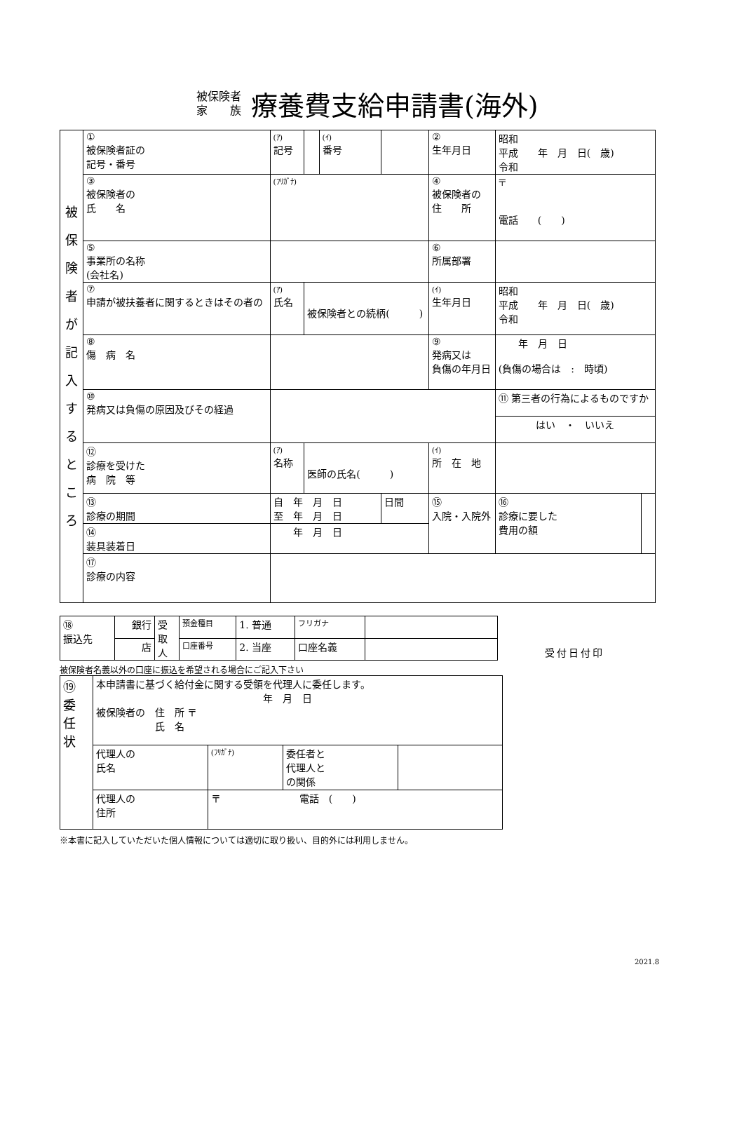被保険者
家　　族
療養費支給申請書(海外)
| 被 保 険 者 が 記 入 す る と こ ろ | ① 被保険者証の 記号・番号 | (ｱ) 記号 | | (ｲ) 番号 | | | ② 生年月日 | 昭和 平成 年 月 日( 歳) 令和 | |
| | ③ 被保険者の 氏 名 | (ﾌﾘｶﾞﾅ) | | | | | ④ 被保険者の 住 所 | 〒 電話 ( ) | |
| | ⑤ 事業所の名称 (会社名) | | | | | | ⑥ 所属部署 | | |
| | ⑦ 申請が被扶養者に関するときはその者の | (ｱ) 氏名 | 被保険者との続柄( ) | | | | (ｲ) 生年月日 | 昭和 平成 年 月 日( 歳) 令和 | |
| | ⑧ 傷 病 名 | | | | | | ⑨ 発病又は 負傷の年月日 | 年 月 日 (負傷の場合は : 時頃) | |
| | ⑩ 発病又は負傷の原因及びその経過 | | | | | | | ⑪ 第三者の行為によるものですか | |
| | | | | | | | | はい ・ いいえ | |
| | ⑫ 診療を受けた 病 院 等 | (ｱ) 名称 | 医師の氏名( ) | | | | (ｲ) 所 在 地 | | |
| | ⑬ 診療の期間 | 自 年 月 日 至 年 月 日 | | | | 日間 | ⑮ 入院・入院外 | ⑯ 診療に要した 費用の額 | |
| | ⑭ 装具装着日 | 年 月 日 | | | | | | | |
| | ⑰ 診療の内容 | | | | | | | | |
| ⑱ 振込先 | 銀行 | 受 取 人 | 預金種目 | 1. 普通 | フリガナ | |
| | 店 | | 口座番号 | 2. 当座 | 口座名義 | |
被保険者名義以外の口座に振込を希望される場合にご記入下さい
| ⑲ 委 任 状 | 本申請書に基づく給付金に関する受領を代理人に委任します。 年 月 日 被保険者の 住 所 〒 氏 名 | | | |
| | 代理人の 氏名 | (ﾌﾘｶﾞﾅ) | 委任者と 代理人と の関係 | |
| | 代理人の 住所 | 〒 電話 ( ) | | |
受付日付印
※本書に記入していただいた個人情報については適切に取り扱い、目的外には利用しません。
2021.8